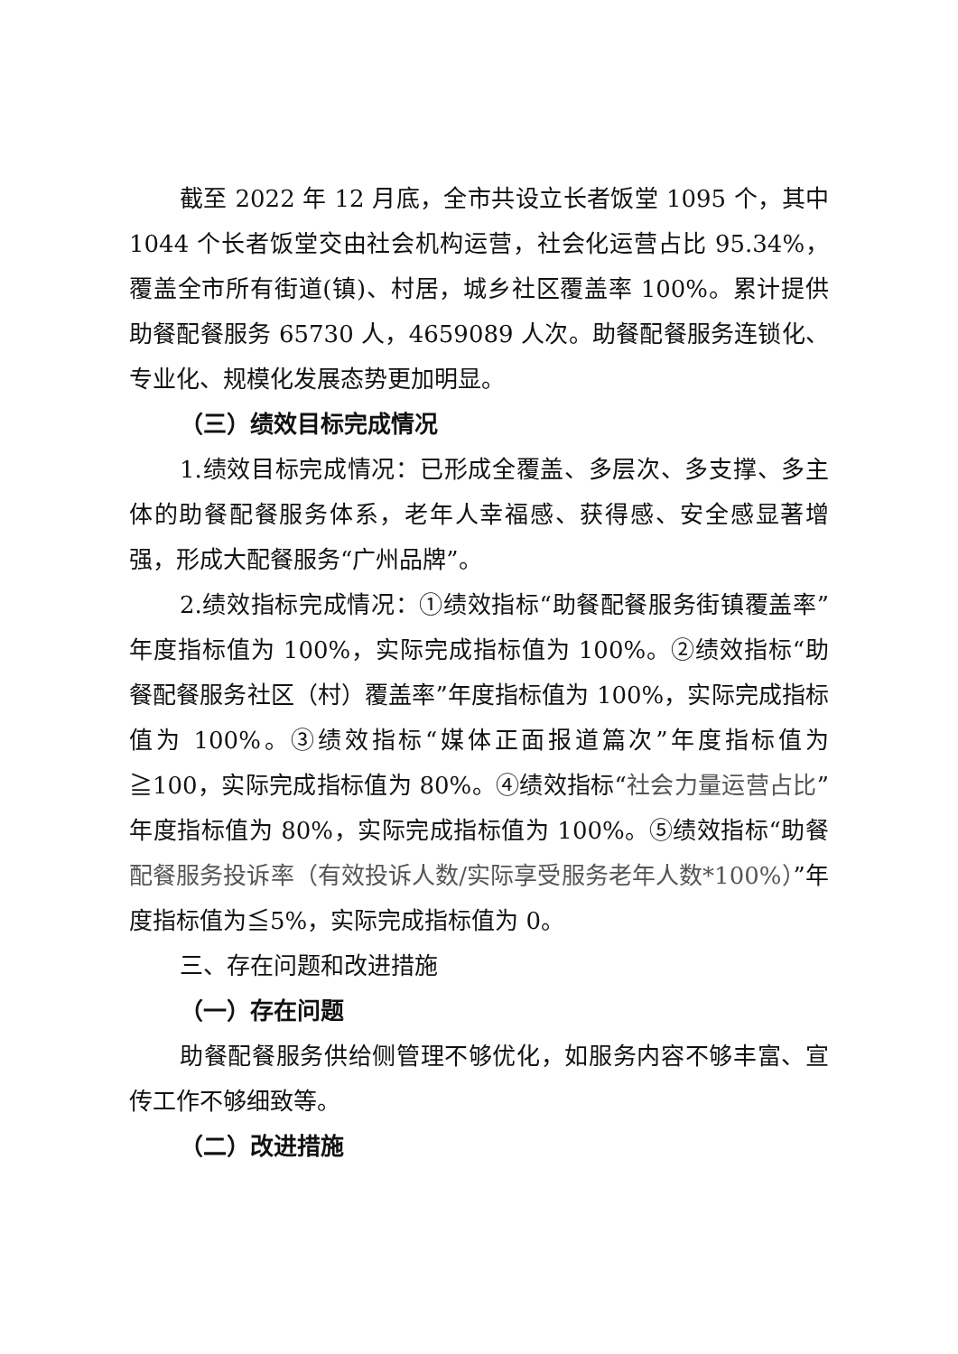截至 2022 年 12 月底，全市共设立长者饭堂 1095 个，其中 1044 个长者饭堂交由社会机构运营，社会化运营占比 95.34%，覆盖全市所有街道(镇)、村居，城乡社区覆盖率 100%。累计提供助餐配餐服务 65730 人，4659089 人次。助餐配餐服务连锁化、专业化、规模化发展态势更加明显。
（三）绩效目标完成情况
1.绩效目标完成情况：已形成全覆盖、多层次、多支撑、多主体的助餐配餐服务体系，老年人幸福感、获得感、安全感显著增强，形成大配餐服务“广州品牌”。
2.绩效指标完成情况：①绩效指标“助餐配餐服务街镇覆盖率”年度指标值为 100%，实际完成指标值为 100%。②绩效指标“助餐配餐服务社区（村）覆盖率”年度指标值为 100%，实际完成指标值为 100%。③绩效指标“媒体正面报道篇次”年度指标值为≧100，实际完成指标值为 80%。④绩效指标“社会力量运营占比”年度指标值为 80%，实际完成指标值为 100%。⑤绩效指标“助餐配餐服务投诉率（有效投诉人数/实际享受服务老年人数*100%）”年度指标值为≦5%，实际完成指标值为 0。
三、存在问题和改进措施
（一）存在问题
助餐配餐服务供给侧管理不够优化，如服务内容不够丰富、宣传工作不够细致等。
（二）改进措施